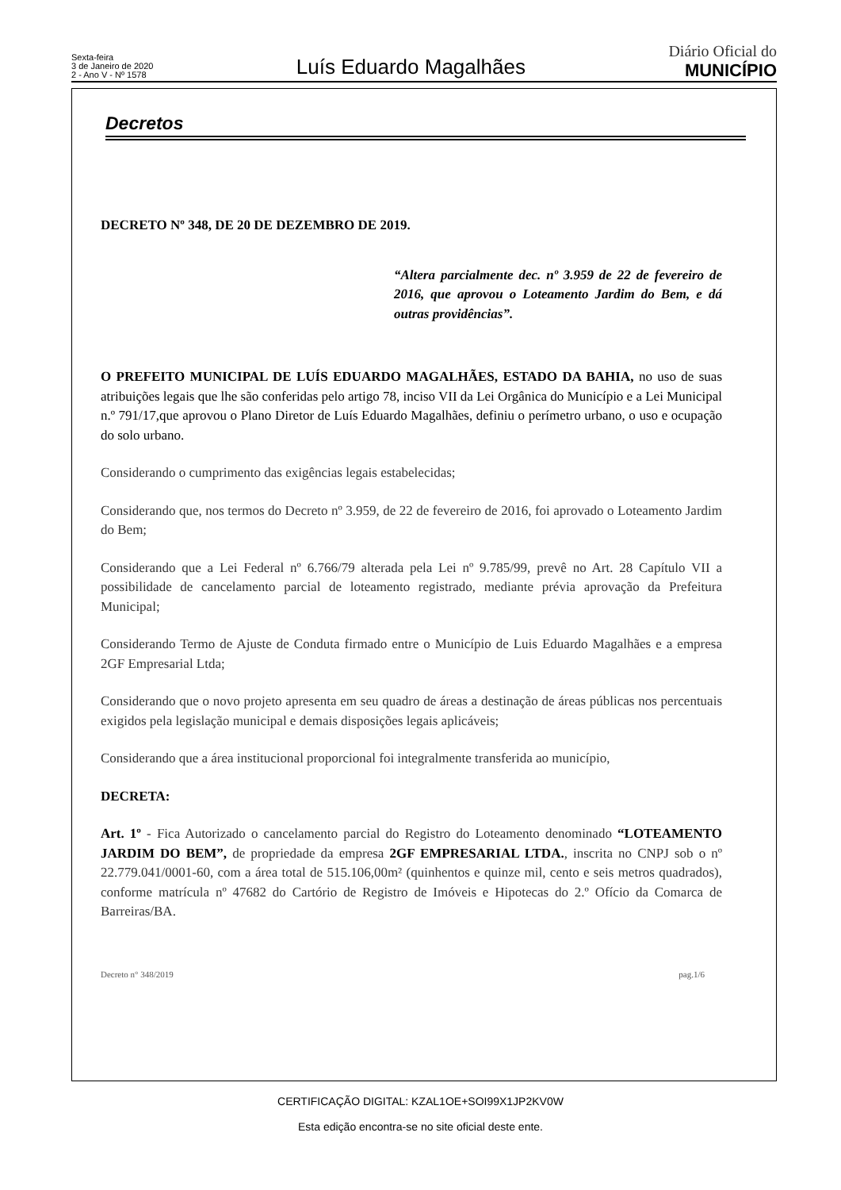Sexta-feira
3 de Janeiro de 2020
2 - Ano V - Nº 1578
Luís Eduardo Magalhães
Diário Oficial do
MUNICÍPIO
Decretos
DECRETO Nº 348, DE 20 DE DEZEMBRO DE 2019.
“Altera parcialmente dec. nº 3.959 de 22 de fevereiro de 2016, que aprovou o Loteamento Jardim do Bem, e dá outras providências”.
O PREFEITO MUNICIPAL DE LUÍS EDUARDO MAGALHÃES, ESTADO DA BAHIA, no uso de suas atribuições legais que lhe são conferidas pelo artigo 78, inciso VII da Lei Orgânica do Município e a Lei Municipal n.º 791/17,que aprovou o Plano Diretor de Luís Eduardo Magalhães, definiu o perímetro urbano, o uso e ocupação do solo urbano.
Considerando o cumprimento das exigências legais estabelecidas;
Considerando que, nos termos do Decreto nº 3.959, de 22 de fevereiro de 2016, foi aprovado o Loteamento Jardim do Bem;
Considerando que a Lei Federal nº 6.766/79 alterada pela Lei nº 9.785/99, prevê no Art. 28 Capítulo VII a possibilidade de cancelamento parcial de loteamento registrado, mediante prévia aprovação da Prefeitura Municipal;
Considerando Termo de Ajuste de Conduta firmado entre o Município de Luis Eduardo Magalhães e a empresa 2GF Empresarial Ltda;
Considerando que o novo projeto apresenta em seu quadro de áreas a destinação de áreas públicas nos percentuais exigidos pela legislação municipal e demais disposições legais aplicáveis;
Considerando que a área institucional proporcional foi integralmente transferida ao município,
DECRETA:
Art. 1º - Fica Autorizado o cancelamento parcial do Registro do Loteamento denominado “LOTEAMENTO JARDIM DO BEM”, de propriedade da empresa 2GF EMPRESARIAL LTDA., inscrita no CNPJ sob o nº 22.779.041/0001-60, com a área total de 515.106,00m² (quinhentos e quinze mil, cento e seis metros quadrados), conforme matrícula nº 47682 do Cartório de Registro de Imóveis e Hipotecas do 2.º Ofício da Comarca de Barreiras/BA.
Decreto n° 348/2019 pag.1/6
CERTIFICAÇÃO DIGITAL: KZAL1OE+SOI99X1JP2KV0W
Esta edição encontra-se no site oficial deste ente.